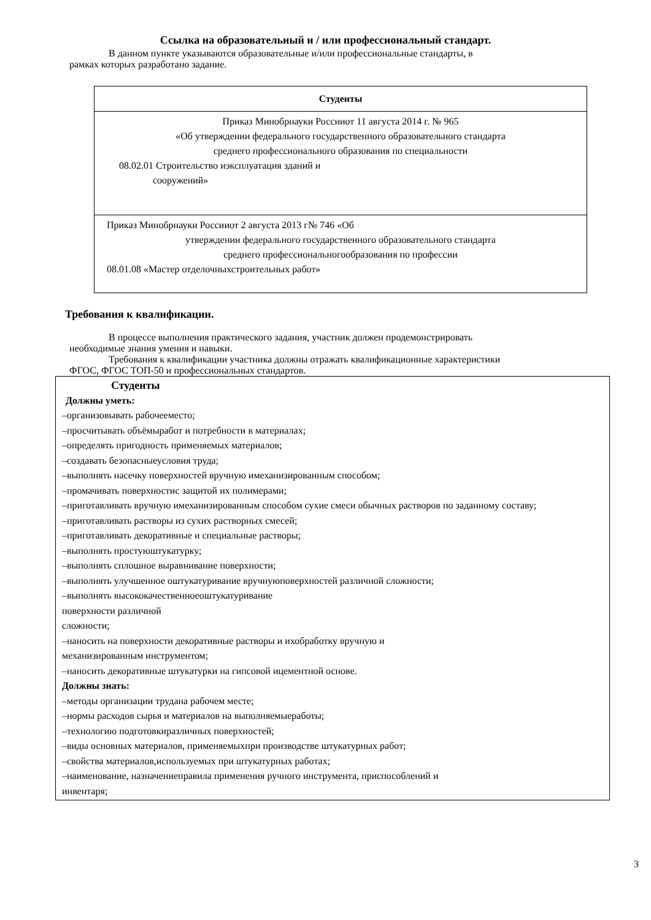Ссылка на образовательный и / или профессиональный стандарт.
В данном пункте указываются образовательные и/или профессиональные стандарты, в
рамках которых разработано задание.
| Студенты |
| --- |
| Приказ Минобрнауки Россииот 11 августа 2014 г. № 965 «Об утверждении федерального государственного образовательного стандарта среднего профессионального образования по специальности 08.02.01 Строительство иэксплуатация зданий и сооружений» |
| Приказ Минобрнауки Россииот 2 августа 2013 г№ 746 «Об утверждении федерального государственного образовательного стандарта среднего профессиональногообразования по профессии 08.01.08 «Мастер отделочныхстроительных работ» |
Требования к квалификации.
В процессе выполнения практического задания, участник должен продемонстрировать
необходимые знания умения и навыки.
Требования к квалификации участника должны отражать квалификационные характеристики
ФГОС, ФГОС ТОП-50 и профессиональных стандартов.
| Студенты Должны уметь: –организовывать рабочееместо; –просчитывать объёмыработ и потребности в материалах; –определять пригодность применяемых материалов; –создавать безопасныеусловия труда; –выполнять насечку поверхностей вручную имеханизированным способом; –промачивать поверхностис защитой их полимерами; –приготавливать вручную имеханизированным способом сухие смеси обычных растворов по заданному составу; –приготавливать растворы из сухих растворных смесей; –приготавливать декоративные и специальные растворы; –выполнять простуюштукатурку; –выполнять сплошное выравнивание поверхности; –выполнять улучшенное оштукатуривание вручнуюповерхностей различной сложности; –выполнять высококачественноеоштукатуривание поверхности различной сложности; –наносить на поверхности декоративные растворы и ихобработку вручную и механизированным инструментом; –наносить декоративные штукатурки на гипсовой ицементной основе. Должны знать: –методы организации трудана рабочем месте; –нормы расходов сырья и материалов на выполняемыеработы; –технологию подготовкиразличных поверхностей; –виды основных материалов, применяемыхпри производстве штукатурных работ; –свойства материалов,используемых при штукатурных работах; –наименование, назначениеправила применения ручного инструмента, приспособлений и инвентаря; |
3